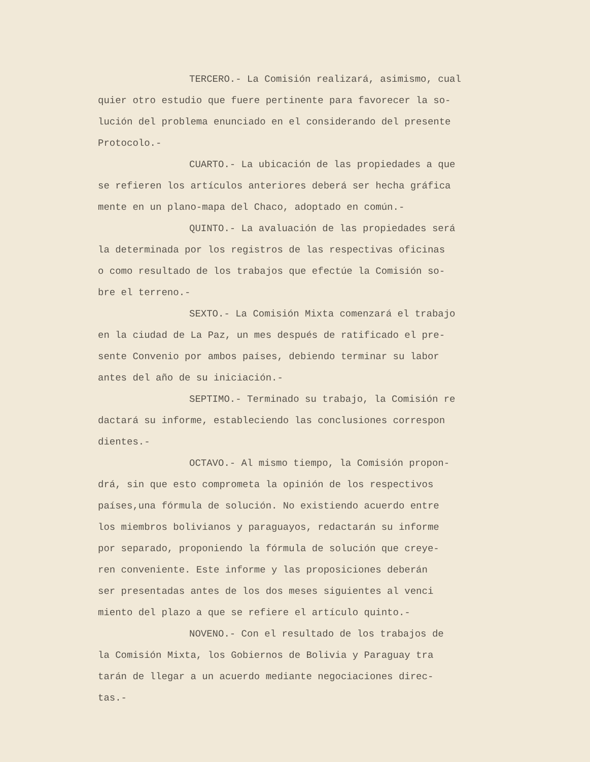TERCERO.- La Comisión realizará, asimismo, cual
quier otro estudio que fuere pertinente para favorecer la so-
lución del problema enunciado en el considerando del presente
Protocolo.-
CUARTO.- La ubicación de las propiedades a que
se refieren los artículos anteriores deberá ser hecha gráfica
mente en un plano-mapa del Chaco, adoptado en común.-
QUINTO.- La avaluación de las propiedades será
la determinada por los registros de las respectivas oficinas
o como resultado de los trabajos que efectúe la Comisión so-
bre el terreno.-
SEXTO.- La Comisión Mixta comenzará el trabajo
en la ciudad de La Paz, un mes después de ratificado el pre-
sente Convenio por ambos países, debiendo terminar su labor
antes del año de su iniciación.-
SEPTIMO.- Terminado su trabajo, la Comisión re
dactará su informe, estableciendo las conclusiones correspon
dientes.-
OCTAVO.- Al mismo tiempo, la Comisión propon-
drá, sin que esto comprometa la opinión de los respectivos
países,una fórmula de solución. No existiendo acuerdo entre
los miembros bolivianos y paraguayos, redactarán su informe
por separado, proponiendo la fórmula de solución que creye-
ren conveniente. Este informe y las proposiciones deberán
ser presentadas antes de los dos meses siguientes al venci
miento del plazo a que se refiere el artículo quinto.-
NOVENO.- Con el resultado de los trabajos de
la Comisión Mixta, los Gobiernos de Bolivia y Paraguay tra
tarán de llegar a un acuerdo mediante negociaciones direc-
tas.-